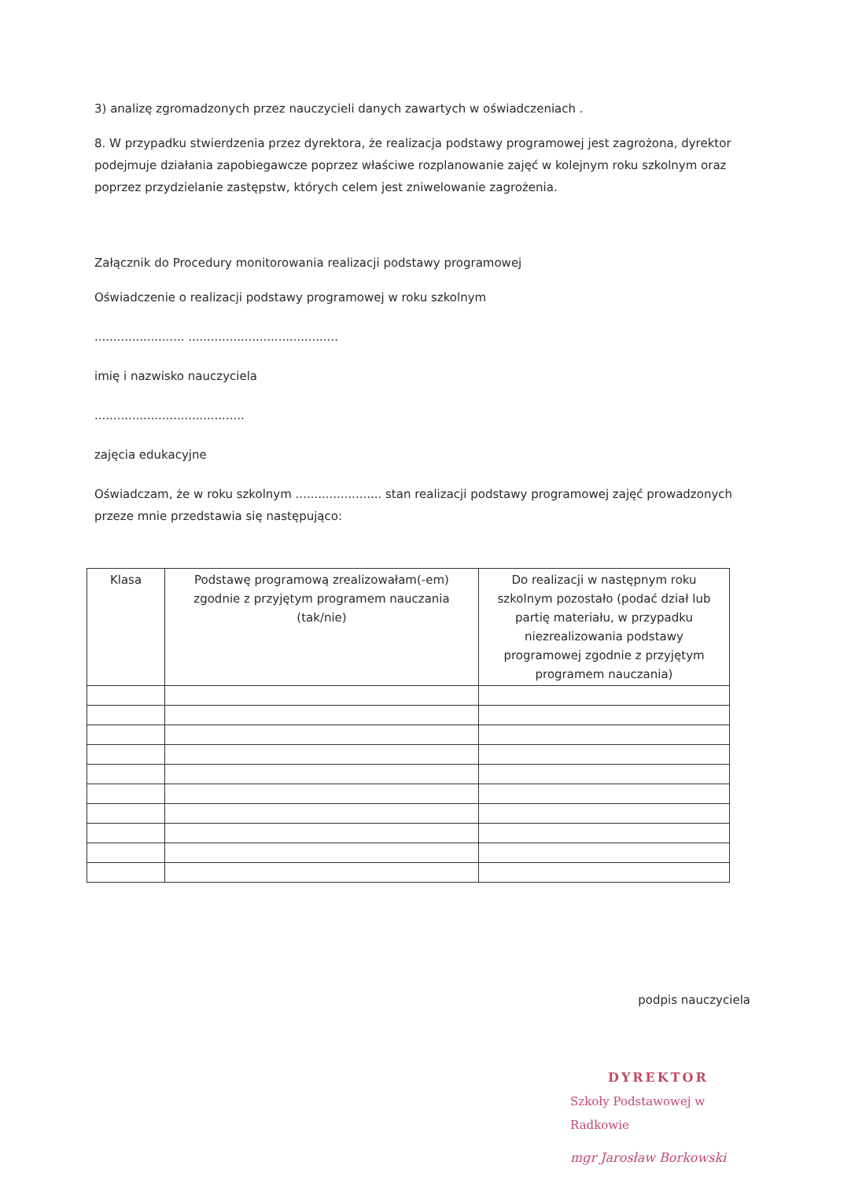3) analizę zgromadzonych przez nauczycieli danych zawartych w oświadczeniach .
8. W przypadku stwierdzenia przez dyrektora, że realizacja podstawy programowej jest zagrożona, dyrektor podejmuje działania zapobiegawcze poprzez właściwe rozplanowanie zajęć w kolejnym roku szkolnym oraz poprzez przydzielanie zastępstw, których celem jest zniwelowanie zagrożenia.
Załącznik do Procedury monitorowania realizacji podstawy programowej
Oświadczenie o realizacji podstawy programowej w roku szkolnym
........................ ........................................
imię i nazwisko nauczyciela
........................................
zajęcia edukacyjne
Oświadczam, że w roku szkolnym ....................... stan realizacji podstawy programowej zajęć prowadzonych przeze mnie przedstawia się następująco:
| Klasa | Podstawę programową zrealizowałam(-em) zgodnie z przyjętym programem nauczania (tak/nie) | Do realizacji w następnym roku szkolnym pozostało (podać dział lub partię materiału, w przypadku niezrealizowania podstawy programowej zgodnie z przyjętym programem nauczania) |
| --- | --- | --- |
podpis nauczyciela
DYREKTOR
Szkoły Podstawowej w Radkowie
mgr Jarosław Borkowski